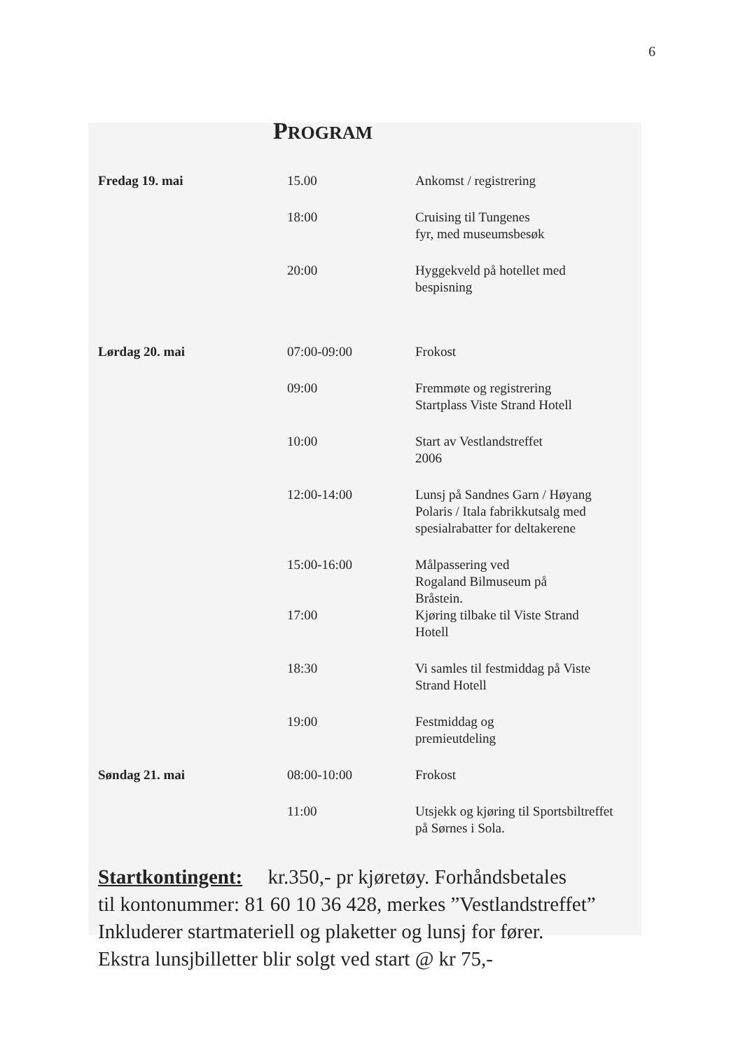6
PROGRAM
| Fredag 19. mai | 15.00 | Ankomst / registrering |
| | 18:00 | Cruising til Tungenes fyr, med museumsbesøk |
| | 20:00 | Hyggekveld på hotellet med bespisning |
| Lørdag 20. mai | 07:00-09:00 | Frokost |
| | 09:00 | Fremmøte og registrering Startplass Viste Strand Hotell |
| | 10:00 | Start av Vestlandstreffet 2006 |
| | 12:00-14:00 | Lunsj på Sandnes Garn / Høyang Polaris / Itala fabrikkutsalg med spesialrabatter for deltakerene |
| | 15:00-16:00 17:00 | Målpassering ved Rogaland Bilmuseum på Bråstein. Kjøring tilbake til Viste Strand Hotell |
| | 18:30 | Vi samles til festmiddag på Viste Strand Hotell |
| | 19:00 | Festmiddag og premieutdeling |
| Søndag 21. mai | 08:00-10:00 | Frokost |
| | 11:00 | Utsjekk og kjøring til Sportsbiltreffet på Sørnes i Sola. |
Startkontingent: kr.350,- pr kjøretøy. Forhåndsbetales
til kontonummer: 81 60 10 36 428, merkes ”Vestlandstreffet”
Inkluderer startmateriell og plaketter og lunsj for fører.
Ekstra lunsjbilletter blir solgt ved start @ kr 75,-